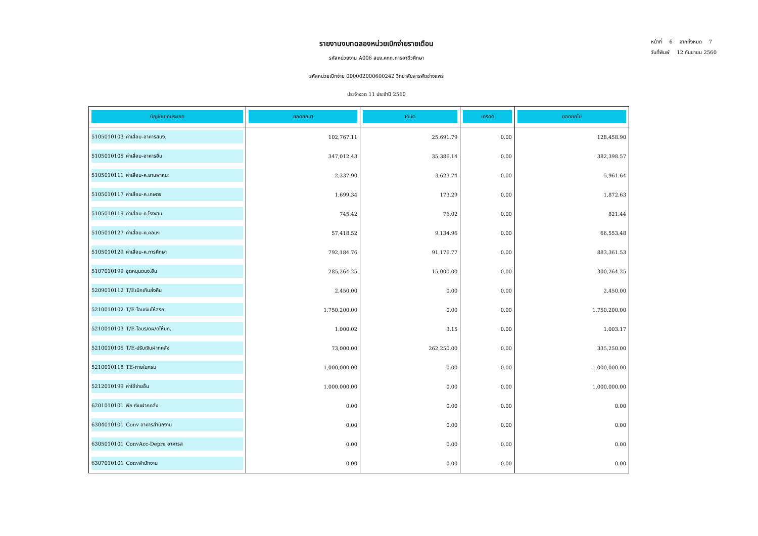หน้าที่ 6 จากทั้งหมด 7
วันที่พิมพ์ 12 กันยายน 2560
รายงานงบทดลองหน่วยเบิกจ่ายรายเดือน
รหัสหน่วยงาน A006 สนง.คกก.การอาชีวศึกษา
รหัสหน่วยเบิกจ่าย 000002000600242 วิทยาลัยสารพัดช่างแพร่
ประจำงวด 11 ประจำปี 2560
| บัญชีแยกประเภท | ยอดยกมา | เดบิต | เครดิต | ยอดยกไป |
| --- | --- | --- | --- | --- |
| 5105010103 ค่าเสื่อม-อาคารสนง. | 102,767.11 | 25,691.79 | 0.00 | 128,458.90 |
| 5105010105 ค่าเสื่อม-อาคารอื่น | 347,012.43 | 35,386.14 | 0.00 | 382,398.57 |
| 5105010111 ค่าเสื่อม-ค.ยานพาหนะ | 2,337.90 | 3,623.74 | 0.00 | 5,961.64 |
| 5105010117 ค่าเสื่อม-ค.เกษตร | 1,699.34 | 173.29 | 0.00 | 1,872.63 |
| 5105010119 ค่าเสื่อม-ค.โรงงาน | 745.42 | 76.02 | 0.00 | 821.44 |
| 5105010127 ค่าเสื่อม-ค.คอมฯ | 57,418.52 | 9,134.96 | 0.00 | 66,553.48 |
| 5105010129 ค่าเสื่อม-ค.การศึกษา | 792,184.76 | 91,176.77 | 0.00 | 883,361.53 |
| 5107010199 อุดหนุนดนง.อื่น | 285,264.25 | 15,000.00 | 0.00 | 300,264.25 |
| 5209010112 T/Eเบิกเกินส่งคืน | 2,450.00 | 0.00 | 0.00 | 2,450.00 |
| 5210010102 T/E-โอนเงินให้สรก. | 1,750,200.00 | 0.00 | 0.00 | 1,750,200.00 |
| 5210010103 T/E-โอนร/ดผ/ดให้บก. | 1,000.02 | 3.15 | 0.00 | 1,003.17 |
| 5210010105 T/E-ปรับเงินฝากคลัง | 73,000.00 | 262,250.00 | 0.00 | 335,250.00 |
| 5210010118 TE-ภายในกรม | 1,000,000.00 | 0.00 | 0.00 | 1,000,000.00 |
| 5212010199 ค่าใช้จ่ายอื่น | 1,000,000.00 | 0.00 | 0.00 | 1,000,000.00 |
| 6201010101 พัก เงินฝากคลัง | 0.00 | 0.00 | 0.00 | 0.00 |
| 6304010101 Conv อาคารสำนักงาน | 0.00 | 0.00 | 0.00 | 0.00 |
| 6305010101 ConvAcc-Depre อาคารส | 0.00 | 0.00 | 0.00 | 0.00 |
| 6307010101 Convสำนักงาน | 0.00 | 0.00 | 0.00 | 0.00 |